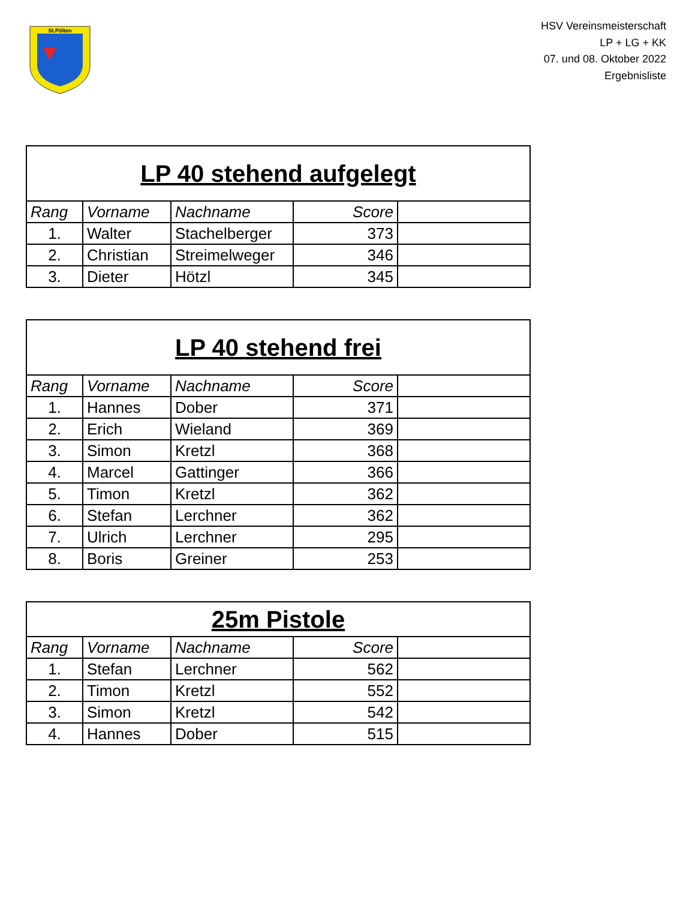St.Pölten
HSV Vereinsmeisterschaft
LP + LG + KK
07. und 08. Oktober 2022
Ergebnisliste
| LP 40 stehend aufgelegt | | | | |
| --- | --- | --- | --- | --- |
| Rang | Vorname | Nachname | Score | |
| 1. | Walter | Stachelberger | 373 | |
| 2. | Christian | Streimelweger | 346 | |
| 3. | Dieter | Hötzl | 345 | |
| LP 40 stehend frei | | | | |
| --- | --- | --- | --- | --- |
| Rang | Vorname | Nachname | Score | |
| 1. | Hannes | Dober | 371 | |
| 2. | Erich | Wieland | 369 | |
| 3. | Simon | Kretzl | 368 | |
| 4. | Marcel | Gattinger | 366 | |
| 5. | Timon | Kretzl | 362 | |
| 6. | Stefan | Lerchner | 362 | |
| 7. | Ulrich | Lerchner | 295 | |
| 8. | Boris | Greiner | 253 | |
| 25m Pistole | | | | |
| --- | --- | --- | --- | --- |
| Rang | Vorname | Nachname | Score | |
| 1. | Stefan | Lerchner | 562 | |
| 2. | Timon | Kretzl | 552 | |
| 3. | Simon | Kretzl | 542 | |
| 4. | Hannes | Dober | 515 | |